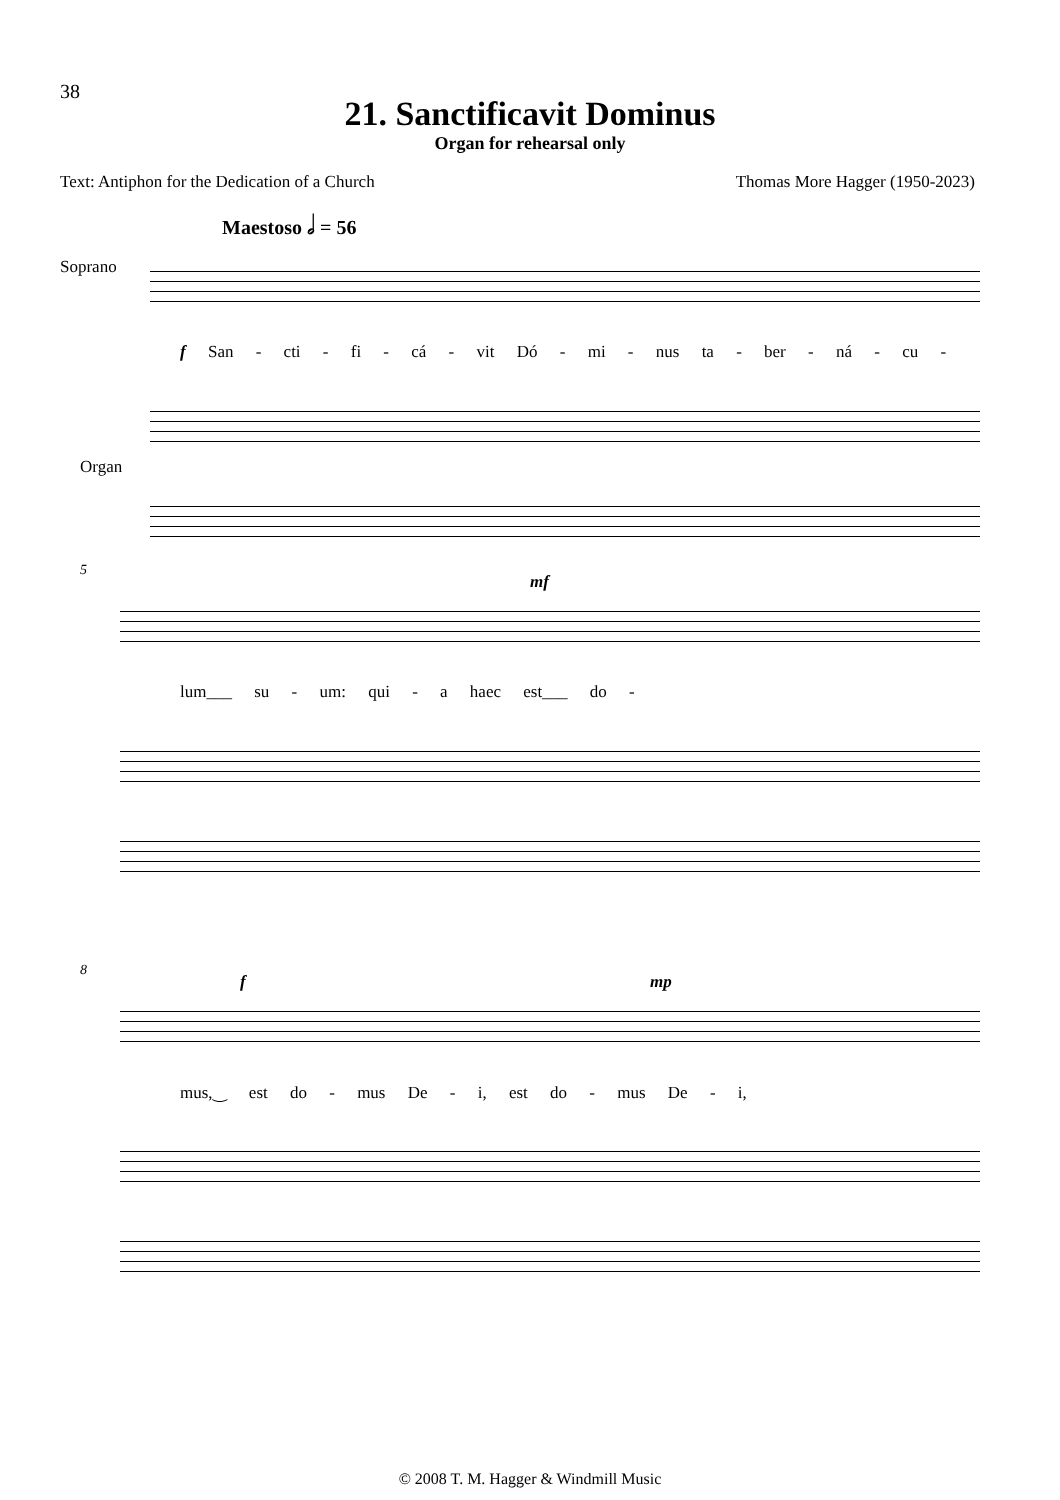38
21. Sanctificavit Dominus
Organ for rehearsal only
Text: Antiphon for the Dedication of a Church Thomas More Hagger (1950-2023)
Maestoso 𝅗𝅥 = 56
Soprano
f San - cti - fi - cá - vit Dó - mi - nus ta - ber - ná - cu -
Organ
5
mf
lum___ su - um: qui - a haec est___ do -
8
f mp
mus,‿ est do - mus De - i, est do - mus De - i,
© 2008 T. M. Hagger & Windmill Music